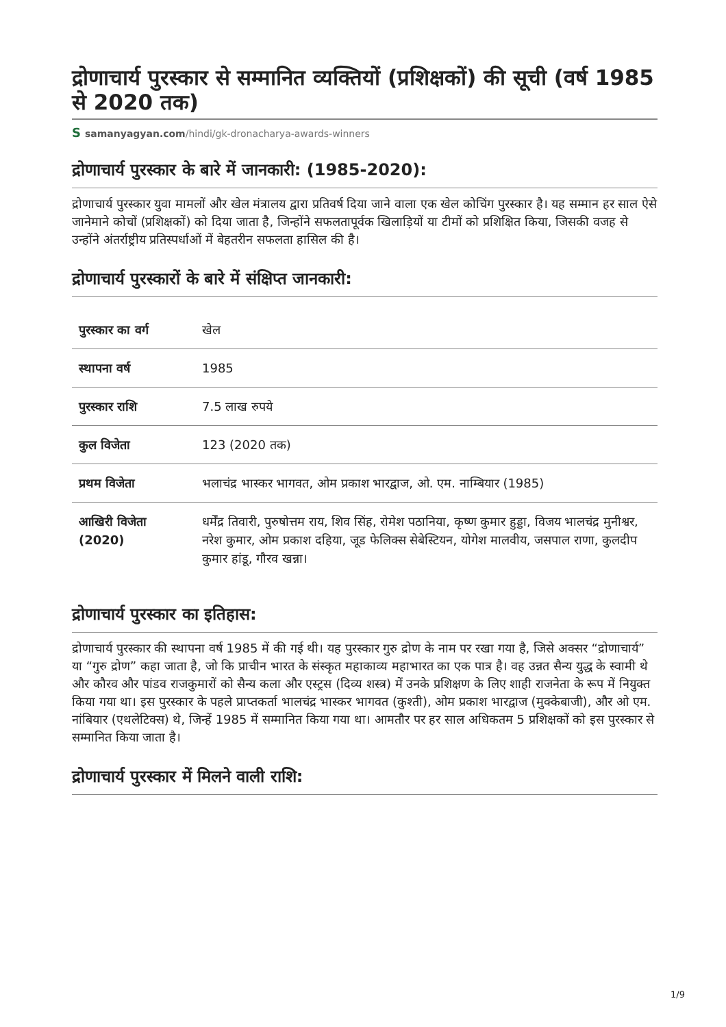द्रोणाचार्य पुरस्कार से सम्मानित व्यक्तियों (प्रशिक्षकों) की सूची (वर्ष 1985 से 2020 तक)
Ssamanyagyan.com/hindi/gk-dronacharya-awards-winners
द्रोणाचार्य पुरस्कार के बारे में जानकारी: (1985-2020):
द्रोणाचार्य पुरस्कार युवा मामलों और खेल मंत्रालय द्वारा प्रतिवर्ष दिया जाने वाला एक खेल कोचिंग पुरस्कार है। यह सम्मान हर साल ऐसे जानेमाने कोचों (प्रशिक्षकों) को दिया जाता है, जिन्होंने सफलतापूर्वक खिलाड़ियों या टीमों को प्रशिक्षित किया, जिसकी वजह से उन्होंने अंतर्राष्ट्रीय प्रतिस्पर्धाओं में बेहतरीन सफलता हासिल की है।
द्रोणाचार्य पुरस्कारों के बारे में संक्षिप्त जानकारी:
| पुरस्कार का वर्ग | खेल |
| स्थापना वर्ष | 1985 |
| पुरस्कार राशि | 7.5 लाख रुपये |
| कुल विजेता | 123 (2020 तक) |
| प्रथम विजेता | भलाचंद्र भास्कर भागवत, ओम प्रकाश भारद्वाज, ओ. एम. नाम्बियार (1985) |
| आखिरी विजेता (2020) | धर्मेंद्र तिवारी, पुरुषोत्तम राय, शिव सिंह, रोमेश पठानिया, कृष्ण कुमार हुड्डा, विजय भालचंद्र मुनीश्वर, नरेश कुमार, ओम प्रकाश दहिया, जूड फेलिक्स सेबेस्टियन, योगेश मालवीय, जसपाल राणा, कुलदीप कुमार हांडू, गौरव खन्ना। |
द्रोणाचार्य पुरस्कार का इतिहास:
द्रोणाचार्य पुरस्कार की स्थापना वर्ष 1985 में की गई थी। यह पुरस्कार गुरु द्रोण के नाम पर रखा गया है, जिसे अक्सर “द्रोणाचार्य” या “गुरु द्रोण” कहा जाता है, जो कि प्राचीन भारत के संस्कृत महाकाव्य महाभारत का एक पात्र है। वह उन्नत सैन्य युद्ध के स्वामी थे और कौरव और पांडव राजकुमारों को सैन्य कला और एस्ट्रस (दिव्य शस्त्र) में उनके प्रशिक्षण के लिए शाही राजनेता के रूप में नियुक्त किया गया था। इस पुरस्कार के पहले प्राप्तकर्ता भालचंद्र भास्कर भागवत (कुश्ती), ओम प्रकाश भारद्वाज (मुक्केबाजी), और ओ एम. नांबियार (एथलेटिक्स) थे, जिन्हें 1985 में सम्मानित किया गया था। आमतौर पर हर साल अधिकतम 5 प्रशिक्षकों को इस पुरस्कार से सम्मानित किया जाता है।
द्रोणाचार्य पुरस्कार में मिलने वाली राशि:
1/9